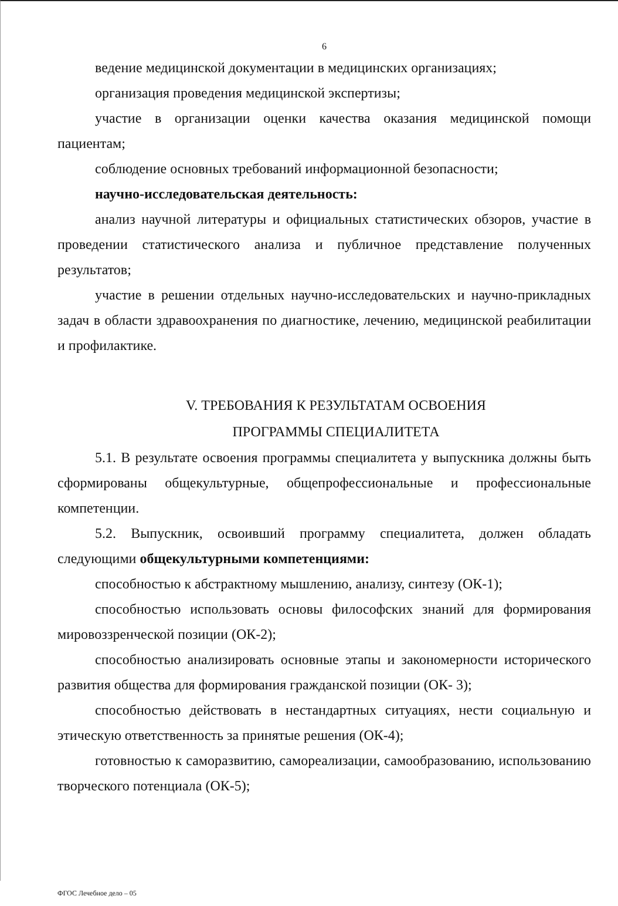6
ведение медицинской документации в медицинских организациях;
организация проведения медицинской экспертизы;
участие в организации оценки качества оказания медицинской помощи пациентам;
соблюдение основных требований информационной безопасности;
научно-исследовательская деятельность:
анализ научной литературы и официальных статистических обзоров, участие в проведении статистического анализа и публичное представление полученных результатов;
участие в решении отдельных научно-исследовательских и научно-прикладных задач в области здравоохранения по диагностике, лечению, медицинской реабилитации и профилактике.
V. ТРЕБОВАНИЯ К РЕЗУЛЬТАТАМ ОСВОЕНИЯ
ПРОГРАММЫ СПЕЦИАЛИТЕТА
5.1. В результате освоения программы специалитета у выпускника должны быть сформированы общекультурные, общепрофессиональные и профессиональные компетенции.
5.2. Выпускник, освоивший программу специалитета, должен обладать следующими общекультурными компетенциями:
способностью к абстрактному мышлению, анализу, синтезу (ОК-1);
способностью использовать основы философских знаний для формирования мировоззренческой позиции (ОК-2);
способностью анализировать основные этапы и закономерности исторического развития общества для формирования гражданской позиции (ОК- 3);
способностью действовать в нестандартных ситуациях, нести социальную и этическую ответственность за принятые решения (ОК-4);
готовностью к саморазвитию, самореализации, самообразованию, использованию творческого потенциала (ОК-5);
ФГОС Лечебное дело – 05